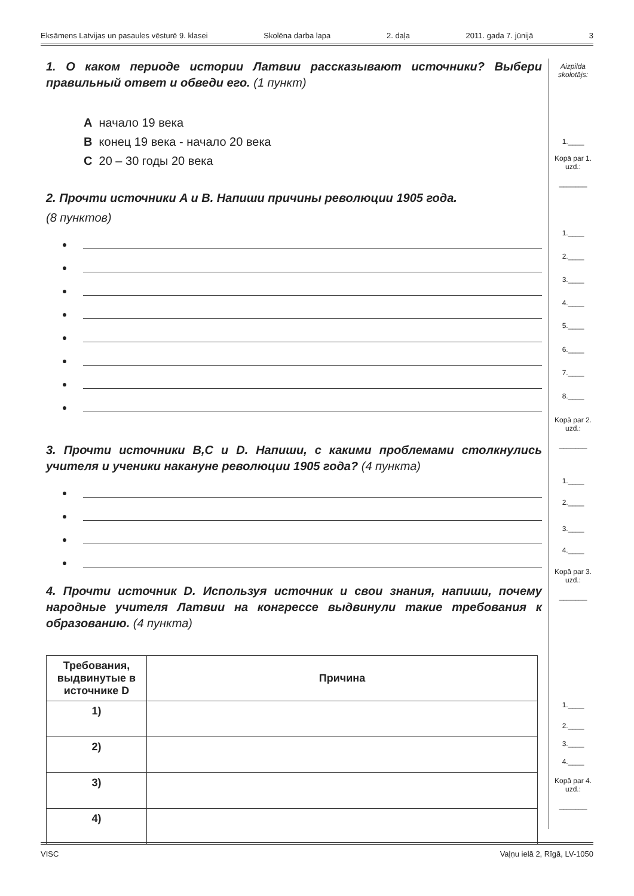Eksāmens Latvijas un pasaules vēsturē 9. klasei Skolēna darba lapa 2. daļa 2011. gada 7. jūnijā 3
1. О каком периоде истории Латвии рассказывают источники? Выбери правильный ответ и обведи его. (1 пункт)
A начало 19 века
B конец 19 века - начало 20 века
C 20 – 30 годы 20 века
2. Прочти источники A и B. Напиши причины революции 1905 года.
(8 пунктов)
●
●
●
●
●
●
●
●
3. Прочти источники B,C и D. Напиши, с какими проблемами столкнулись учителя и ученики накануне революции 1905 года? (4 пункта)
●
●
●
●
4. Прочти источник D. Используя источник и свои знания, напиши, почему народные учителя Латвии на конгрессе выдвинули такие требования к образованию. (4 пункта)
| Требования, выдвинутые в источнике D | Причина |
| --- | --- |
| 1) | |
| 2) | |
| 3) | |
| 4) | |
Aizpilda skolotājs:
1.____
Kopā par 1. uzd.:
_______
1.____
2.____
3.____
4.____
5.____
6.____
7.____
8.____
Kopā par 2. uzd.:
_______
1.____
2.____
3.____
4.____
Kopā par 3. uzd.:
_______
1.____
2.____
3.____
4.____
Kopā par 4. uzd.:
_______
VISC Vaļņu ielā 2, Rīgā, LV-1050